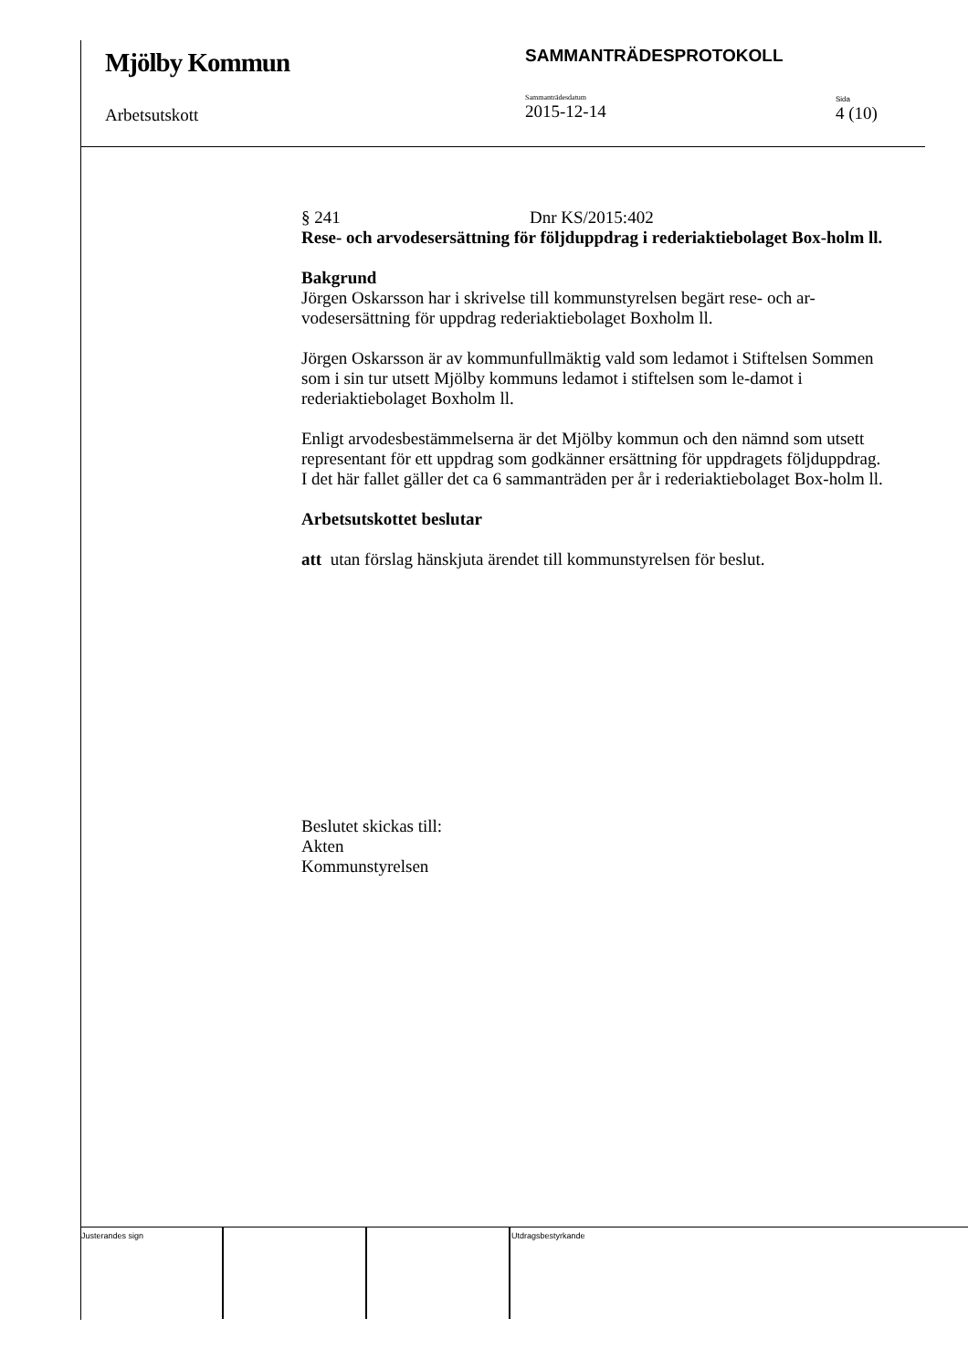Mjölby Kommun
Arbetsutskott
SAMMANTRÄDESPROTOKOLL
Sammanträdesdatum
2015-12-14
Sida
4 (10)
§ 241 Dnr KS/2015:402
Rese- och arvodesersättning för följduppdrag i rederiaktiebolaget Box-holm ll.
Bakgrund
Jörgen Oskarsson har i skrivelse till kommunstyrelsen begärt rese- och ar-vodesersättning för uppdrag rederiaktiebolaget Boxholm ll.
Jörgen Oskarsson är av kommunfullmäktig vald som ledamot i Stiftelsen Sommen som i sin tur utsett Mjölby kommuns ledamot i stiftelsen som le-damot i rederiaktiebolaget Boxholm ll.
Enligt arvodesbestämmelserna är det Mjölby kommun och den nämnd som utsett representant för ett uppdrag som godkänner ersättning för uppdragets följduppdrag.
I det här fallet gäller det ca 6 sammanträden per år i rederiaktiebolaget Box-holm ll.
Arbetsutskottet beslutar
att utan förslag hänskjuta ärendet till kommunstyrelsen för beslut.
Beslutet skickas till:
Akten
Kommunstyrelsen
Justerandes sign Utdragsbestyrkande